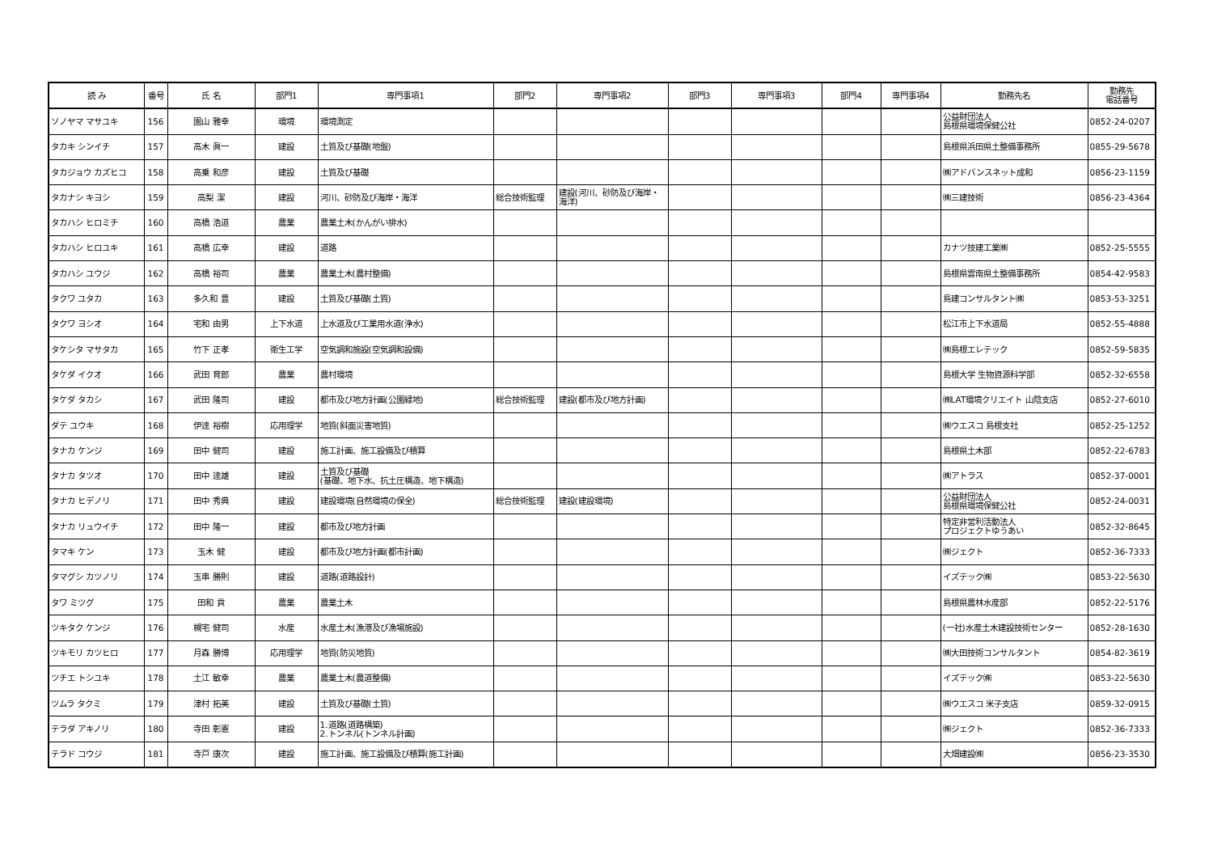| 読 み | 番号 | 氏 名 | 部門1 | 専門事項1 | 部門2 | 専門事項2 | 部門3 | 専門事項3 | 部門4 | 専門事項4 | 勤務先名 | 勤務先 電話番号 |
| --- | --- | --- | --- | --- | --- | --- | --- | --- | --- | --- | --- | --- |
| ソノヤマ マサユキ | 156 | 園山 雅幸 | 環境 | 環境測定 | | | | | | | 公益財団法人 島根県環境保健公社 | 0852-24-0207 |
| タカキ シンイチ | 157 | 高木 眞一 | 建設 | 土質及び基礎(地盤) | | | | | | | 島根県浜田県土整備事務所 | 0855-29-5678 |
| タカジョウ カズヒコ | 158 | 高乗 和彦 | 建設 | 土質及び基礎 | | | | | | | ㈱アドバンスネット成和 | 0856-23-1159 |
| タカナシ キヨシ | 159 | 高梨 潔 | 建設 | 河川、砂防及び海岸・海洋 | 総合技術監理 | 建設(河川、砂防及び海岸・海洋) | | | | | ㈱三建技術 | 0856-23-4364 |
| タカハシ ヒロミチ | 160 | 高橋 浩道 | 農業 | 農業土木(かんがい排水) | | | | | | | | |
| タカハシ ヒロユキ | 161 | 高橋 広幸 | 建設 | 道路 | | | | | | | カナツ技建工業㈱ | 0852-25-5555 |
| タカハシ ユウジ | 162 | 高橋 裕司 | 農業 | 農業土木(農村整備) | | | | | | | 島根県雲南県土整備事務所 | 0854-42-9583 |
| タクワ ユタカ | 163 | 多久和 豊 | 建設 | 土質及び基礎(土質) | | | | | | | 島建コンサルタント㈱ | 0853-53-3251 |
| タクワ ヨシオ | 164 | 宅和 由男 | 上下水道 | 上水道及び工業用水道(浄水) | | | | | | | 松江市上下水道局 | 0852-55-4888 |
| タケシタ マサタカ | 165 | 竹下 正孝 | 衛生工学 | 空気調和施設(空気調和設備) | | | | | | | ㈱島根エレテック | 0852-59-5835 |
| タケダ イクオ | 166 | 武田 育郎 | 農業 | 農村環境 | | | | | | | 島根大学 生物資源科学部 | 0852-32-6558 |
| タケダ タカシ | 167 | 武田 隆司 | 建設 | 都市及び地方計画(公園緑地) | 総合技術監理 | 建設(都市及び地方計画) | | | | | ㈱LAT環境クリエイト 山陰支店 | 0852-27-6010 |
| ダテ ユウキ | 168 | 伊達 裕樹 | 応用理学 | 地質(斜面災害地質) | | | | | | | ㈱ウエスコ 島根支社 | 0852-25-1252 |
| タナカ ケンジ | 169 | 田中 健司 | 建設 | 施工計画、施工設備及び積算 | | | | | | | 島根県土木部 | 0852-22-6783 |
| タナカ タツオ | 170 | 田中 達雄 | 建設 | 土質及び基礎 (基礎、地下水、抗土圧構造、地下構造) | | | | | | | ㈱アトラス | 0852-37-0001 |
| タナカ ヒデノリ | 171 | 田中 秀典 | 建設 | 建設環境(自然環境の保全) | 総合技術監理 | 建設(建設環境) | | | | | 公益財団法人 島根県環境保健公社 | 0852-24-0031 |
| タナカ リュウイチ | 172 | 田中 隆一 | 建設 | 都市及び地方計画 | | | | | | | 特定非営利活動法人 プロジェクトゆうあい | 0852-32-8645 |
| タマキ ケン | 173 | 玉木 健 | 建設 | 都市及び地方計画(都市計画) | | | | | | | ㈱ジェクト | 0852-36-7333 |
| タマグシ カツノリ | 174 | 玉串 勝則 | 建設 | 道路(道路設計) | | | | | | | イズテック㈱ | 0853-22-5630 |
| タワ ミツグ | 175 | 田和 貢 | 農業 | 農業土木 | | | | | | | 島根県農林水産部 | 0852-22-5176 |
| ツキタク ケンジ | 176 | 槻宅 健司 | 水産 | 水産土木(漁港及び漁場施設) | | | | | | | (一社)水産土木建設技術センター | 0852-28-1630 |
| ツキモリ カツヒロ | 177 | 月森 勝博 | 応用理学 | 地質(防災地質) | | | | | | | ㈱大田技術コンサルタント | 0854-82-3619 |
| ツチエ トシユキ | 178 | 土江 敏幸 | 農業 | 農業土木(農道整備) | | | | | | | イズテック㈱ | 0853-22-5630 |
| ツムラ タクミ | 179 | 津村 拓美 | 建設 | 土質及び基礎(土質) | | | | | | | ㈱ウエスコ 米子支店 | 0859-32-0915 |
| テラダ アキノリ | 180 | 寺田 彰憲 | 建設 | 1.道路(道路構築) 2.トンネル(トンネル計画) | | | | | | | ㈱ジェクト | 0852-36-7333 |
| テラド コウジ | 181 | 寺戸 康次 | 建設 | 施工計画、施工設備及び積算(施工計画) | | | | | | | 大畑建設㈱ | 0856-23-3530 |